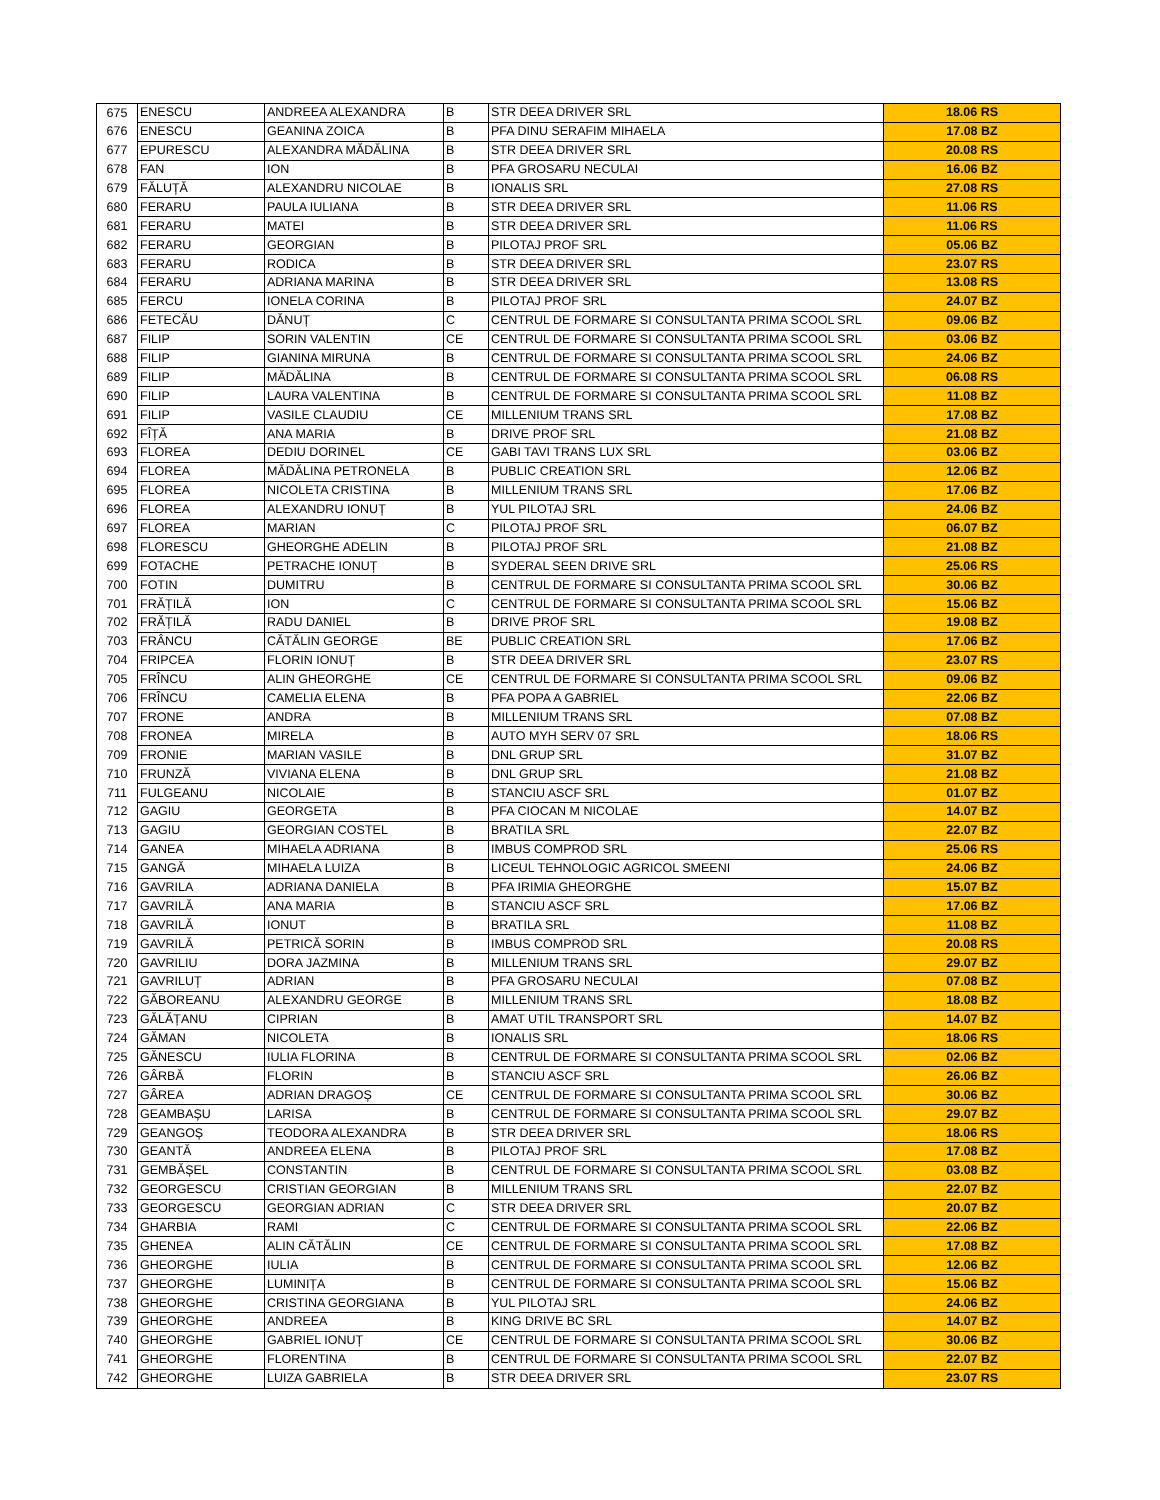| 675 | ENESCU | ANDREEA ALEXANDRA | B | STR DEEA DRIVER SRL | 18.06 RS |
| 676 | ENESCU | GEANINA ZOICA | B | PFA DINU SERAFIM MIHAELA | 17.08 BZ |
| 677 | EPURESCU | ALEXANDRA MĂDĂLINA | B | STR DEEA DRIVER SRL | 20.08 RS |
| 678 | FAN | ION | B | PFA GROSARU NECULAI | 16.06 BZ |
| 679 | FĂLUȚĂ | ALEXANDRU NICOLAE | B | IONALIS SRL | 27.08 RS |
| 680 | FERARU | PAULA IULIANA | B | STR DEEA DRIVER SRL | 11.06 RS |
| 681 | FERARU | MATEI | B | STR DEEA DRIVER SRL | 11.06 RS |
| 682 | FERARU | GEORGIAN | B | PILOTAJ PROF SRL | 05.06 BZ |
| 683 | FERARU | RODICA | B | STR DEEA DRIVER SRL | 23.07 RS |
| 684 | FERARU | ADRIANA MARINA | B | STR DEEA DRIVER SRL | 13.08 RS |
| 685 | FERCU | IONELA CORINA | B | PILOTAJ PROF SRL | 24.07 BZ |
| 686 | FETECĂU | DĂNUȚ | C | CENTRUL DE FORMARE SI CONSULTANTA PRIMA SCOOL SRL | 09.06 BZ |
| 687 | FILIP | SORIN VALENTIN | CE | CENTRUL DE FORMARE SI CONSULTANTA PRIMA SCOOL SRL | 03.06 BZ |
| 688 | FILIP | GIANINA MIRUNA | B | CENTRUL DE FORMARE SI CONSULTANTA PRIMA SCOOL SRL | 24.06 BZ |
| 689 | FILIP | MĂDĂLINA | B | CENTRUL DE FORMARE SI CONSULTANTA PRIMA SCOOL SRL | 06.08 RS |
| 690 | FILIP | LAURA VALENTINA | B | CENTRUL DE FORMARE SI CONSULTANTA PRIMA SCOOL SRL | 11.08 BZ |
| 691 | FILIP | VASILE CLAUDIU | CE | MILLENIUM TRANS SRL | 17.08 BZ |
| 692 | FÎȚĂ | ANA MARIA | B | DRIVE PROF SRL | 21.08 BZ |
| 693 | FLOREA | DEDIU DORINEL | CE | GABI TAVI TRANS LUX SRL | 03.06 BZ |
| 694 | FLOREA | MĂDĂLINA PETRONELA | B | PUBLIC CREATION SRL | 12.06 BZ |
| 695 | FLOREA | NICOLETA CRISTINA | B | MILLENIUM TRANS SRL | 17.06 BZ |
| 696 | FLOREA | ALEXANDRU IONUȚ | B | YUL PILOTAJ SRL | 24.06 BZ |
| 697 | FLOREA | MARIAN | C | PILOTAJ PROF SRL | 06.07 BZ |
| 698 | FLORESCU | GHEORGHE ADELIN | B | PILOTAJ PROF SRL | 21.08 BZ |
| 699 | FOTACHE | PETRACHE IONUȚ | B | SYDERAL SEEN DRIVE SRL | 25.06 RS |
| 700 | FOTIN | DUMITRU | B | CENTRUL DE FORMARE SI CONSULTANTA PRIMA SCOOL SRL | 30.06 BZ |
| 701 | FRĂȚILĂ | ION | C | CENTRUL DE FORMARE SI CONSULTANTA PRIMA SCOOL SRL | 15.06 BZ |
| 702 | FRĂȚILĂ | RADU DANIEL | B | DRIVE PROF SRL | 19.08 BZ |
| 703 | FRÂNCU | CĂTĂLIN GEORGE | BE | PUBLIC CREATION SRL | 17.06 BZ |
| 704 | FRIPCEA | FLORIN IONUȚ | B | STR DEEA DRIVER SRL | 23.07 RS |
| 705 | FRÎNCU | ALIN GHEORGHE | CE | CENTRUL DE FORMARE SI CONSULTANTA PRIMA SCOOL SRL | 09.06 BZ |
| 706 | FRÎNCU | CAMELIA ELENA | B | PFA POPA A GABRIEL | 22.06 BZ |
| 707 | FRONE | ANDRA | B | MILLENIUM TRANS SRL | 07.08 BZ |
| 708 | FRONEA | MIRELA | B | AUTO MYH SERV 07 SRL | 18.06 RS |
| 709 | FRONIE | MARIAN VASILE | B | DNL GRUP SRL | 31.07 BZ |
| 710 | FRUNZĂ | VIVIANA ELENA | B | DNL GRUP SRL | 21.08 BZ |
| 711 | FULGEANU | NICOLAIE | B | STANCIU ASCF SRL | 01.07 BZ |
| 712 | GAGIU | GEORGETA | B | PFA CIOCAN M NICOLAE | 14.07 BZ |
| 713 | GAGIU | GEORGIAN COSTEL | B | BRATILA SRL | 22.07 BZ |
| 714 | GANEA | MIHAELA ADRIANA | B | IMBUS COMPROD SRL | 25.06 RS |
| 715 | GANGĂ | MIHAELA LUIZA | B | LICEUL TEHNOLOGIC AGRICOL SMEENI | 24.06 BZ |
| 716 | GAVRILA | ADRIANA DANIELA | B | PFA IRIMIA GHEORGHE | 15.07 BZ |
| 717 | GAVRILĂ | ANA MARIA | B | STANCIU ASCF SRL | 17.06 BZ |
| 718 | GAVRILĂ | IONUT | B | BRATILA SRL | 11.08 BZ |
| 719 | GAVRILĂ | PETRICĂ SORIN | B | IMBUS COMPROD SRL | 20.08 RS |
| 720 | GAVRILIU | DORA JAZMINA | B | MILLENIUM TRANS SRL | 29.07 BZ |
| 721 | GAVRILUȚ | ADRIAN | B | PFA GROSARU NECULAI | 07.08 BZ |
| 722 | GĂBOREANU | ALEXANDRU GEORGE | B | MILLENIUM TRANS SRL | 18.08 BZ |
| 723 | GĂLĂȚANU | CIPRIAN | B | AMAT UTIL TRANSPORT SRL | 14.07 BZ |
| 724 | GĂMAN | NICOLETA | B | IONALIS SRL | 18.06 RS |
| 725 | GĂNESCU | IULIA FLORINA | B | CENTRUL DE FORMARE SI CONSULTANTA PRIMA SCOOL SRL | 02.06 BZ |
| 726 | GÂRBĂ | FLORIN | B | STANCIU ASCF SRL | 26.06 BZ |
| 727 | GÂREA | ADRIAN DRAGOȘ | CE | CENTRUL DE FORMARE SI CONSULTANTA PRIMA SCOOL SRL | 30.06 BZ |
| 728 | GEAMBAȘU | LARISA | B | CENTRUL DE FORMARE SI CONSULTANTA PRIMA SCOOL SRL | 29.07 BZ |
| 729 | GEANGOȘ | TEODORA ALEXANDRA | B | STR DEEA DRIVER SRL | 18.06 RS |
| 730 | GEANTĂ | ANDREEA ELENA | B | PILOTAJ PROF SRL | 17.08 BZ |
| 731 | GEMBĂȘEL | CONSTANTIN | B | CENTRUL DE FORMARE SI CONSULTANTA PRIMA SCOOL SRL | 03.08 BZ |
| 732 | GEORGESCU | CRISTIAN GEORGIAN | B | MILLENIUM TRANS SRL | 22.07 BZ |
| 733 | GEORGESCU | GEORGIAN ADRIAN | C | STR DEEA DRIVER SRL | 20.07 BZ |
| 734 | GHARBIA | RAMI | C | CENTRUL DE FORMARE SI CONSULTANTA PRIMA SCOOL SRL | 22.06 BZ |
| 735 | GHENEA | ALIN CĂTĂLIN | CE | CENTRUL DE FORMARE SI CONSULTANTA PRIMA SCOOL SRL | 17.08 BZ |
| 736 | GHEORGHE | IULIA | B | CENTRUL DE FORMARE SI CONSULTANTA PRIMA SCOOL SRL | 12.06 BZ |
| 737 | GHEORGHE | LUMINIȚA | B | CENTRUL DE FORMARE SI CONSULTANTA PRIMA SCOOL SRL | 15.06 BZ |
| 738 | GHEORGHE | CRISTINA GEORGIANA | B | YUL PILOTAJ SRL | 24.06 BZ |
| 739 | GHEORGHE | ANDREEA | B | KING DRIVE BC SRL | 14.07 BZ |
| 740 | GHEORGHE | GABRIEL IONUȚ | CE | CENTRUL DE FORMARE SI CONSULTANTA PRIMA SCOOL SRL | 30.06 BZ |
| 741 | GHEORGHE | FLORENTINA | B | CENTRUL DE FORMARE SI CONSULTANTA PRIMA SCOOL SRL | 22.07 BZ |
| 742 | GHEORGHE | LUIZA GABRIELA | B | STR DEEA DRIVER SRL | 23.07 RS |